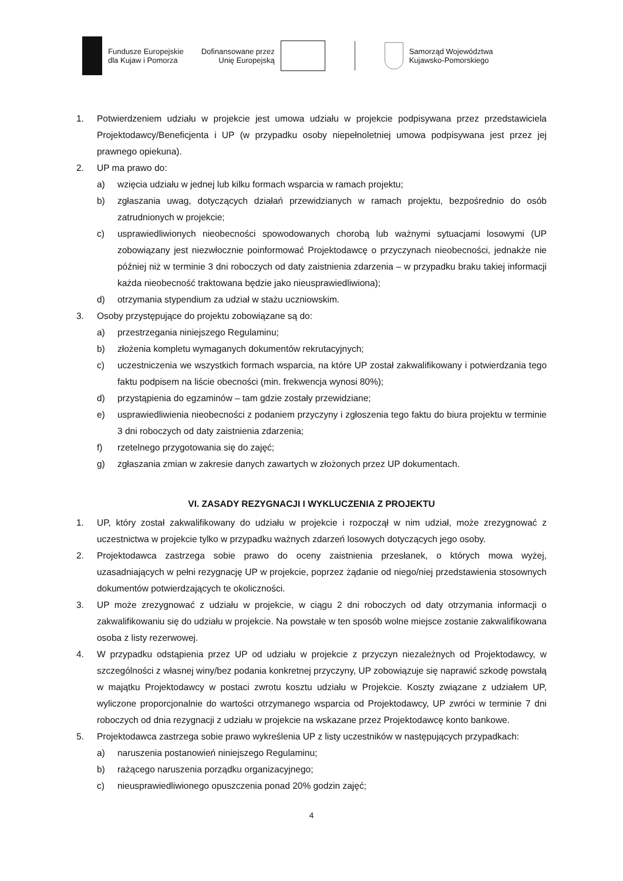Fundusze Europejskie
dla Kujaw i Pomorza
Dofinansowane przez
Unię Europejską
Samorząd Województwa
Kujawsko-Pomorskiego
1. Potwierdzeniem udziału w projekcie jest umowa udziału w projekcie podpisywana przez przedstawiciela Projektodawcy/Beneficjenta i UP (w przypadku osoby niepełnoletniej umowa podpisywana jest przez jej prawnego opiekuna).
2. UP ma prawo do:
a) wzięcia udziału w jednej lub kilku formach wsparcia w ramach projektu;
b) zgłaszania uwag, dotyczących działań przewidzianych w ramach projektu, bezpośrednio do osób zatrudnionych w projekcie;
c) usprawiedliwionych nieobecności spowodowanych chorobą lub ważnymi sytuacjami losowymi (UP zobowiązany jest niezwłocznie poinformować Projektodawcę o przyczynach nieobecności, jednakże nie później niż w terminie 3 dni roboczych od daty zaistnienia zdarzenia – w przypadku braku takiej informacji każda nieobecność traktowana będzie jako nieusprawiedliwiona);
d) otrzymania stypendium za udział w stażu uczniowskim.
3. Osoby przystępujące do projektu zobowiązane są do:
a) przestrzegania niniejszego Regulaminu;
b) złożenia kompletu wymaganych dokumentów rekrutacyjnych;
c) uczestniczenia we wszystkich formach wsparcia, na które UP został zakwalifikowany i potwierdzania tego faktu podpisem na liście obecności (min. frekwencja wynosi 80%);
d) przystąpienia do egzaminów – tam gdzie zostały przewidziane;
e) usprawiedliwienia nieobecności z podaniem przyczyny i zgłoszenia tego faktu do biura projektu w terminie 3 dni roboczych od daty zaistnienia zdarzenia;
f) rzetelnego przygotowania się do zajęć;
g) zgłaszania zmian w zakresie danych zawartych w złożonych przez UP dokumentach.
VI. ZASADY REZYGNACJI I WYKLUCZENIA Z PROJEKTU
1. UP, który został zakwalifikowany do udziału w projekcie i rozpoczął w nim udział, może zrezygnować z uczestnictwa w projekcie tylko w przypadku ważnych zdarzeń losowych dotyczących jego osoby.
2. Projektodawca zastrzega sobie prawo do oceny zaistnienia przesłanek, o których mowa wyżej, uzasadniających w pełni rezygnację UP w projekcie, poprzez żądanie od niego/niej przedstawienia stosownych dokumentów potwierdzających te okoliczności.
3. UP może zrezygnować z udziału w projekcie, w ciągu 2 dni roboczych od daty otrzymania informacji o zakwalifikowaniu się do udziału w projekcie. Na powstałe w ten sposób wolne miejsce zostanie zakwalifikowana osoba z listy rezerwowej.
4. W przypadku odstąpienia przez UP od udziału w projekcie z przyczyn niezależnych od Projektodawcy, w szczególności z własnej winy/bez podania konkretnej przyczyny, UP zobowiązuje się naprawić szkodę powstałą w majątku Projektodawcy w postaci zwrotu kosztu udziału w Projekcie. Koszty związane z udziałem UP, wyliczone proporcjonalnie do wartości otrzymanego wsparcia od Projektodawcy, UP zwróci w terminie 7 dni roboczych od dnia rezygnacji z udziału w projekcie na wskazane przez Projektodawcę konto bankowe.
5. Projektodawca zastrzega sobie prawo wykreślenia UP z listy uczestników w następujących przypadkach:
a) naruszenia postanowień niniejszego Regulaminu;
b) rażącego naruszenia porządku organizacyjnego;
c) nieusprawiedliwionego opuszczenia ponad 20% godzin zajęć;
4